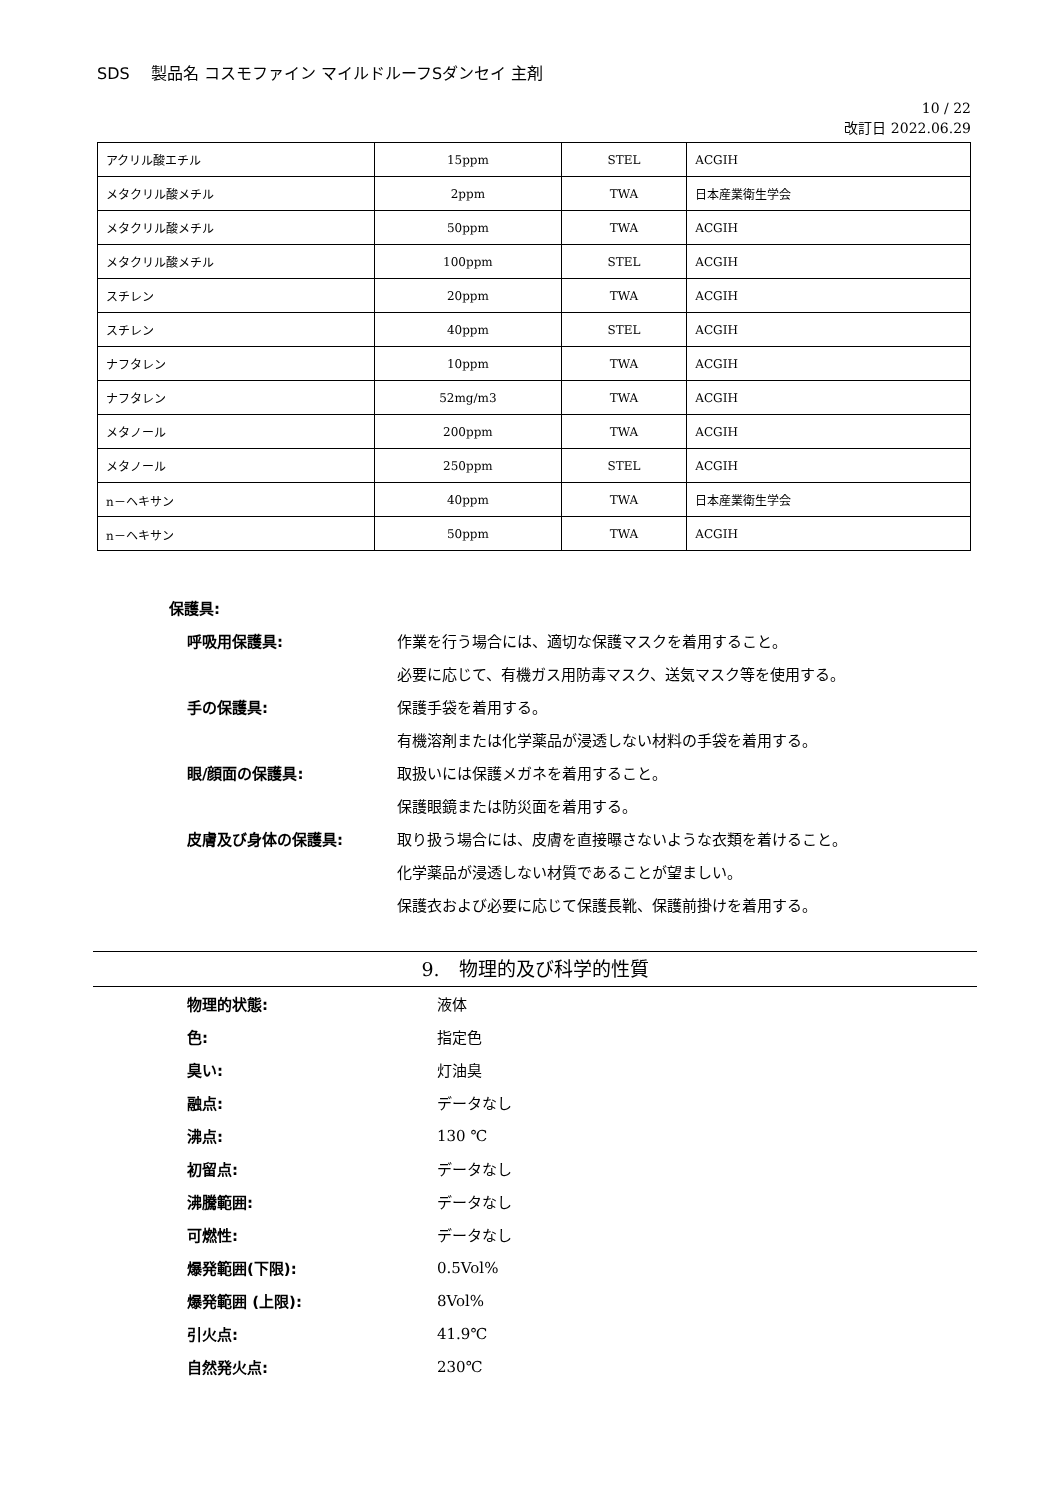SDS　 製品名 コスモファイン マイルドルーフSダンセイ 主剤
10 / 22
改訂日 2022.06.29
| アクリル酸エチル | 15ppm | STEL | ACGIH |
| メタクリル酸メチル | 2ppm | TWA | 日本産業衛生学会 |
| メタクリル酸メチル | 50ppm | TWA | ACGIH |
| メタクリル酸メチル | 100ppm | STEL | ACGIH |
| スチレン | 20ppm | TWA | ACGIH |
| スチレン | 40ppm | STEL | ACGIH |
| ナフタレン | 10ppm | TWA | ACGIH |
| ナフタレン | 52mg/m3 | TWA | ACGIH |
| メタノール | 200ppm | TWA | ACGIH |
| メタノール | 250ppm | STEL | ACGIH |
| n－ヘキサン | 40ppm | TWA | 日本産業衛生学会 |
| n－ヘキサン | 50ppm | TWA | ACGIH |
保護具:
呼吸用保護具: 作業を行う場合には、適切な保護マスクを着用すること。
必要に応じて、有機ガス用防毒マスク、送気マスク等を使用する。
手の保護具: 保護手袋を着用する。
有機溶剤または化学薬品が浸透しない材料の手袋を着用する。
眼/顔面の保護具: 取扱いには保護メガネを着用すること。
保護眼鏡または防災面を着用する。
皮膚及び身体の保護具: 取り扱う場合には、皮膚を直接曝さないような衣類を着けること。
化学薬品が浸透しない材質であることが望ましい。
保護衣および必要に応じて保護長靴、保護前掛けを着用する。
9.　物理的及び科学的性質
物理的状態: 液体
色: 指定色
臭い: 灯油臭
融点: データなし
沸点: 130 ℃
初留点: データなし
沸騰範囲: データなし
可燃性: データなし
爆発範囲(下限): 0.5Vol%
爆発範囲 (上限): 8Vol%
引火点: 41.9℃
自然発火点: 230℃